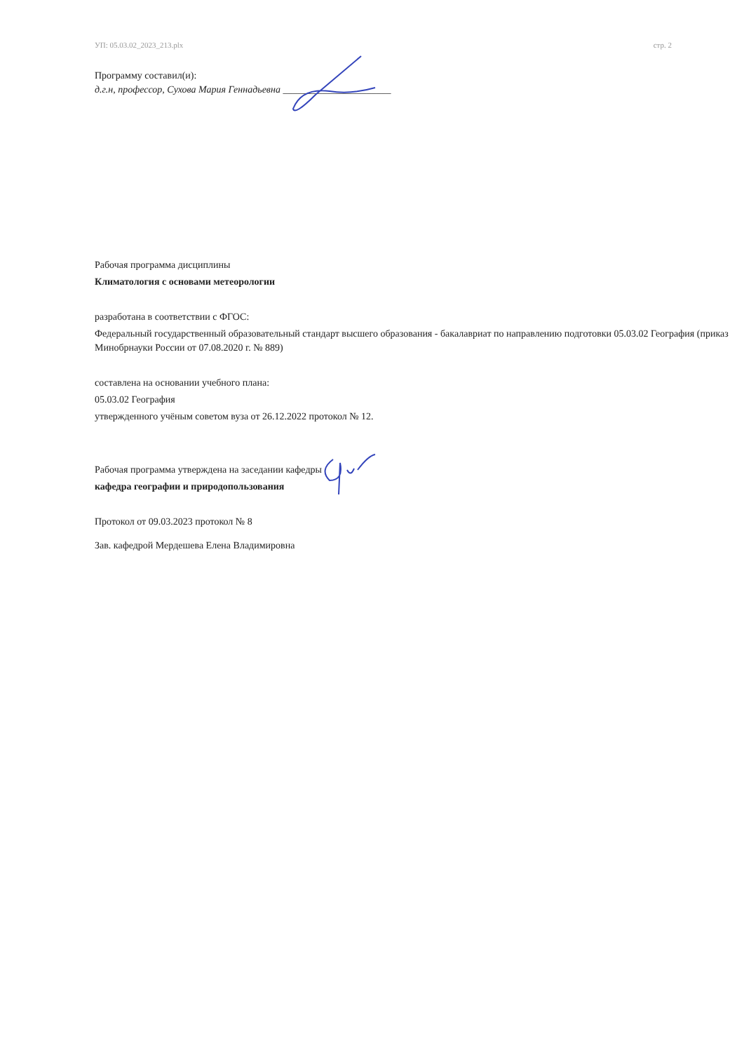УП: 05.03.02_2023_213.plx стр. 2
Программу составил(и):
д.г.н, профессор, Сухова Мария Геннадьевна ______________________
Рабочая программа дисциплины
Климатология с основами метеорологии
разработана в соответствии с ФГОС:
Федеральный государственный образовательный стандарт высшего образования - бакалавриат по направлению подготовки 05.03.02 География (приказ Минобрнауки России от 07.08.2020 г. № 889)
составлена на основании учебного плана:
05.03.02 География
утвержденного учёным советом вуза от 26.12.2022 протокол № 12.
Рабочая программа утверждена на заседании кафедры
кафедра географии и природопользования
Протокол от 09.03.2023 протокол № 8
Зав. кафедрой Мердешева Елена Владимировна